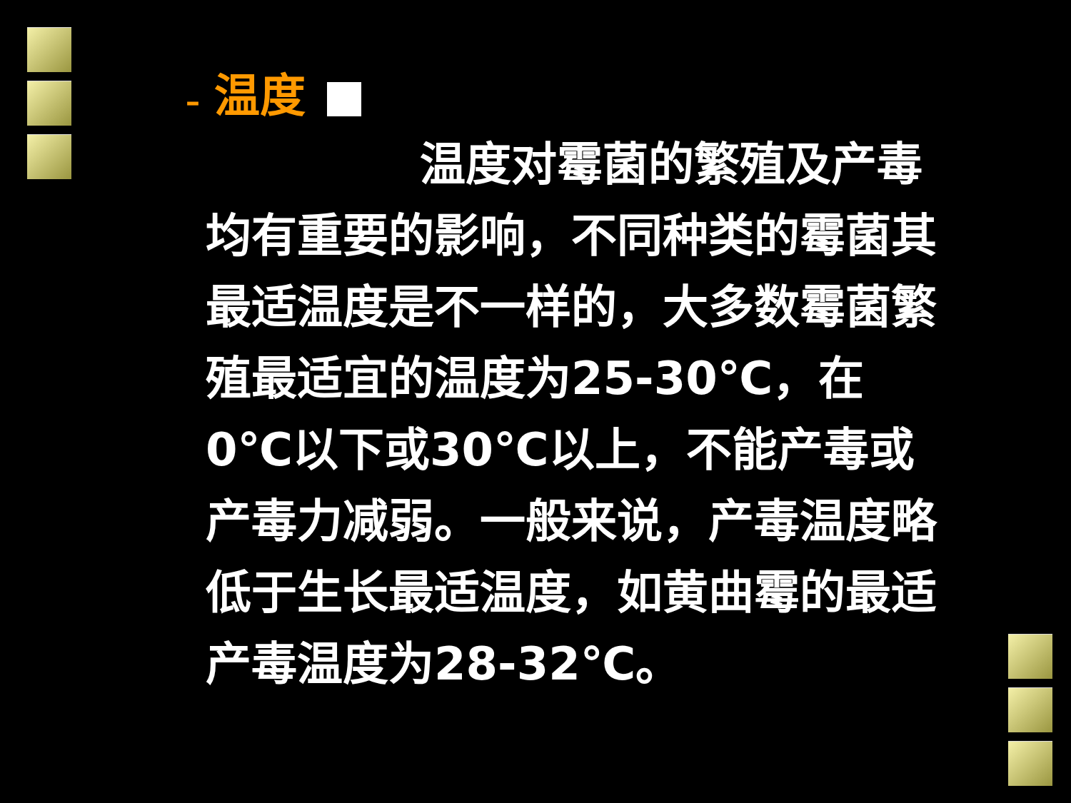– 温度
温度对霉菌的繁殖及产毒均有重要的影响，不同种类的霉菌其最适温度是不一样的，大多数霉菌繁殖最适宜的温度为25-30℃，在0℃以下或30℃以上，不能产毒或产毒力减弱。一般来说，产毒温度略低于生长最适温度，如黄曲霉的最适产毒温度为28-32℃。